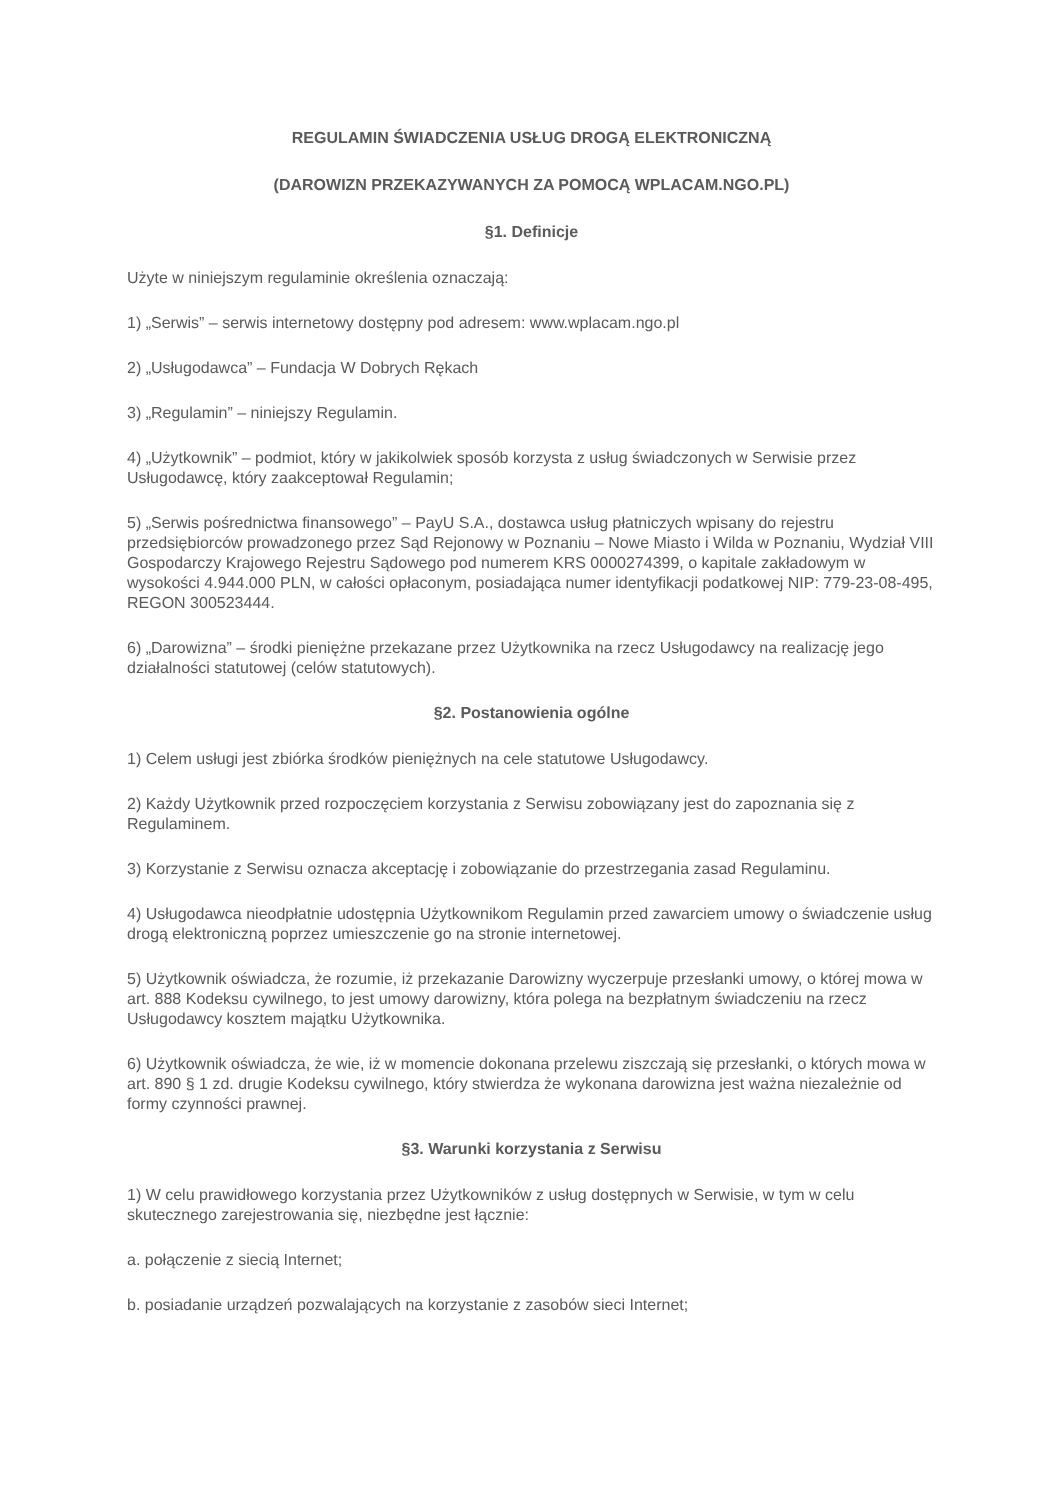REGULAMIN ŚWIADCZENIA USŁUG DROGĄ ELEKTRONICZNĄ
(DAROWIZN PRZEKAZYWANYCH ZA POMOCĄ WPLACAM.NGO.PL)
§1. Definicje
Użyte w niniejszym regulaminie określenia oznaczają:
1) „Serwis” – serwis internetowy dostępny pod adresem: www.wplacam.ngo.pl
2) „Usługodawca” – Fundacja W Dobrych Rękach
3) „Regulamin” – niniejszy Regulamin.
4) „Użytkownik” – podmiot, który w jakikolwiek sposób korzysta z usług świadczonych w Serwisie przez Usługodawcę, który zaakceptował Regulamin;
5) „Serwis pośrednictwa finansowego” – PayU S.A., dostawca usług płatniczych wpisany do rejestru przedsiębiorców prowadzonego przez Sąd Rejonowy w Poznaniu – Nowe Miasto i Wilda w Poznaniu, Wydział VIII Gospodarczy Krajowego Rejestru Sądowego pod numerem KRS 0000274399, o kapitale zakładowym w wysokości 4.944.000 PLN, w całości opłaconym, posiadająca numer identyfikacji podatkowej NIP: 779-23-08-495, REGON 300523444.
6) „Darowizna” – środki pieniężne przekazane przez Użytkownika na rzecz Usługodawcy na realizację jego działalności statutowej (celów statutowych).
§2. Postanowienia ogólne
1) Celem usługi jest zbiórka środków pieniężnych na cele statutowe Usługodawcy.
2) Każdy Użytkownik przed rozpoczęciem korzystania z Serwisu zobowiązany jest do zapoznania się z Regulaminem.
3) Korzystanie z Serwisu oznacza akceptację i zobowiązanie do przestrzegania zasad Regulaminu.
4) Usługodawca nieodpłatnie udostępnia Użytkownikom Regulamin przed zawarciem umowy o świadczenie usług drogą elektroniczną poprzez umieszczenie go na stronie internetowej.
5) Użytkownik oświadcza, że rozumie, iż przekazanie Darowizny wyczerpuje przesłanki umowy, o której mowa w art. 888 Kodeksu cywilnego, to jest umowy darowizny, która polega na bezpłatnym świadczeniu na rzecz Usługodawcy kosztem majątku Użytkownika.
6) Użytkownik oświadcza, że wie, iż w momencie dokonana przelewu ziszczają się przesłanki, o których mowa w art. 890 § 1 zd. drugie Kodeksu cywilnego, który stwierdza że wykonana darowizna jest ważna niezależnie od formy czynności prawnej.
§3. Warunki korzystania z Serwisu
1) W celu prawidłowego korzystania przez Użytkowników z usług dostępnych w Serwisie, w tym w celu skutecznego zarejestrowania się, niezbędne jest łącznie:
a. połączenie z siecią Internet;
b. posiadanie urządzeń pozwalających na korzystanie z zasobów sieci Internet;